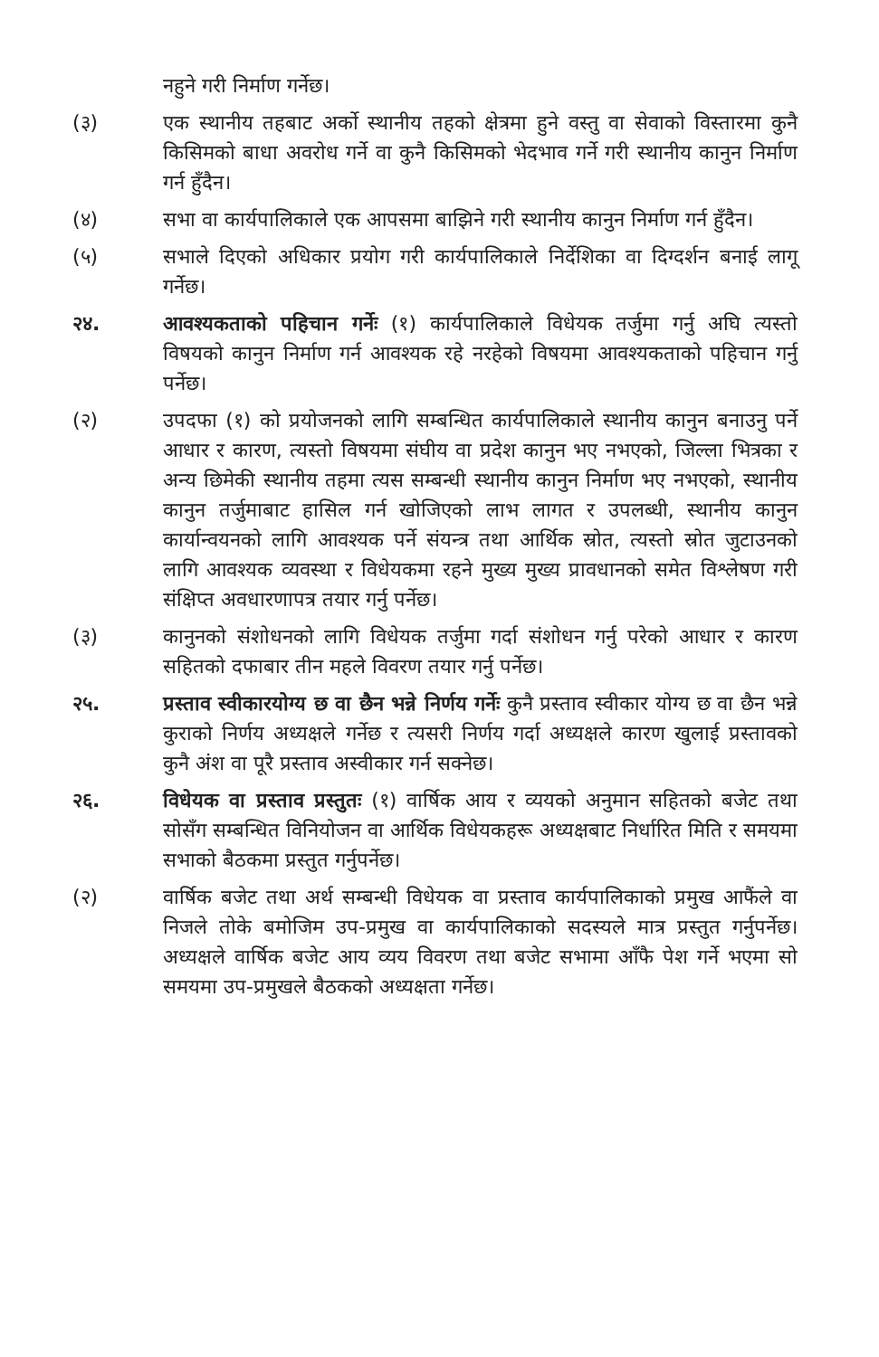नहुने गरी निर्माण गर्नेछ।
(३) एक स्थानीय तहबाट अर्को स्थानीय तहको क्षेत्रमा हुने वस्तु वा सेवाको विस्तारमा कुनै किसिमको बाधा अवरोध गर्ने वा कुनै किसिमको भेदभाव गर्ने गरी स्थानीय कानुन निर्माण गर्न हुँदैन।
(४) सभा वा कार्यपालिकाले एक आपसमा बाझिने गरी स्थानीय कानुन निर्माण गर्न हुँदैन।
(५) सभाले दिएको अधिकार प्रयोग गरी कार्यपालिकाले निर्देशिका वा दिग्दर्शन बनाई लागू गर्नेछ।
२४. आवश्यकताको पहिचान गर्नेः (१) कार्यपालिकाले विधेयक तर्जुमा गर्नु अघि त्यस्तो विषयको कानुन निर्माण गर्न आवश्यक रहे नरहेको विषयमा आवश्यकताको पहिचान गर्नु पर्नेछ।
(२) उपदफा (१) को प्रयोजनको लागि सम्बन्धित कार्यपालिकाले स्थानीय कानुन बनाउनु पर्ने आधार र कारण, त्यस्तो विषयमा संघीय वा प्रदेश कानुन भए नभएको, जिल्ला भित्रका र अन्य छिमेकी स्थानीय तहमा त्यस सम्बन्धी स्थानीय कानुन निर्माण भए नभएको, स्थानीय कानुन तर्जुमाबाट हासिल गर्न खोजिएको लाभ लागत र उपलब्धी, स्थानीय कानुन कार्यान्वयनको लागि आवश्यक पर्ने संयन्त्र तथा आर्थिक स्रोत, त्यस्तो स्रोत जुटाउनको लागि आवश्यक व्यवस्था र विधेयकमा रहने मुख्य मुख्य प्रावधानको समेत विश्लेषण गरी संक्षिप्त अवधारणापत्र तयार गर्नु पर्नेछ।
(३) कानुनको संशोधनको लागि विधेयक तर्जुमा गर्दा संशोधन गर्नु परेको आधार र कारण सहितको दफाबार तीन महले विवरण तयार गर्नु पर्नेछ।
२५. प्रस्ताव स्वीकारयोग्य छ वा छैन भन्ने निर्णय गर्नेः कुनै प्रस्ताव स्वीकार योग्य छ वा छैन भन्ने कुराको निर्णय अध्यक्षले गर्नेछ र त्यसरी निर्णय गर्दा अध्यक्षले कारण खुलाई प्रस्तावको कुनै अंश वा पूरै प्रस्ताव अस्वीकार गर्न सक्नेछ।
२६. विधेयक वा प्रस्ताव प्रस्तुतः (१) वार्षिक आय र व्ययको अनुमान सहितको बजेट तथा सोसँग सम्बन्धित विनियोजन वा आर्थिक विधेयकहरू अध्यक्षबाट निर्धारित मिति र समयमा सभाको बैठकमा प्रस्तुत गर्नुपर्नेछ।
(२) वार्षिक बजेट तथा अर्थ सम्बन्धी विधेयक वा प्रस्ताव कार्यपालिकाको प्रमुख आफैंले वा निजले तोके बमोजिम उप-प्रमुख वा कार्यपालिकाको सदस्यले मात्र प्रस्तुत गर्नुपर्नेछ। अध्यक्षले वार्षिक बजेट आय व्यय विवरण तथा बजेट सभामा आँफै पेश गर्ने भएमा सो समयमा उप-प्रमुखले बैठकको अध्यक्षता गर्नेछ।